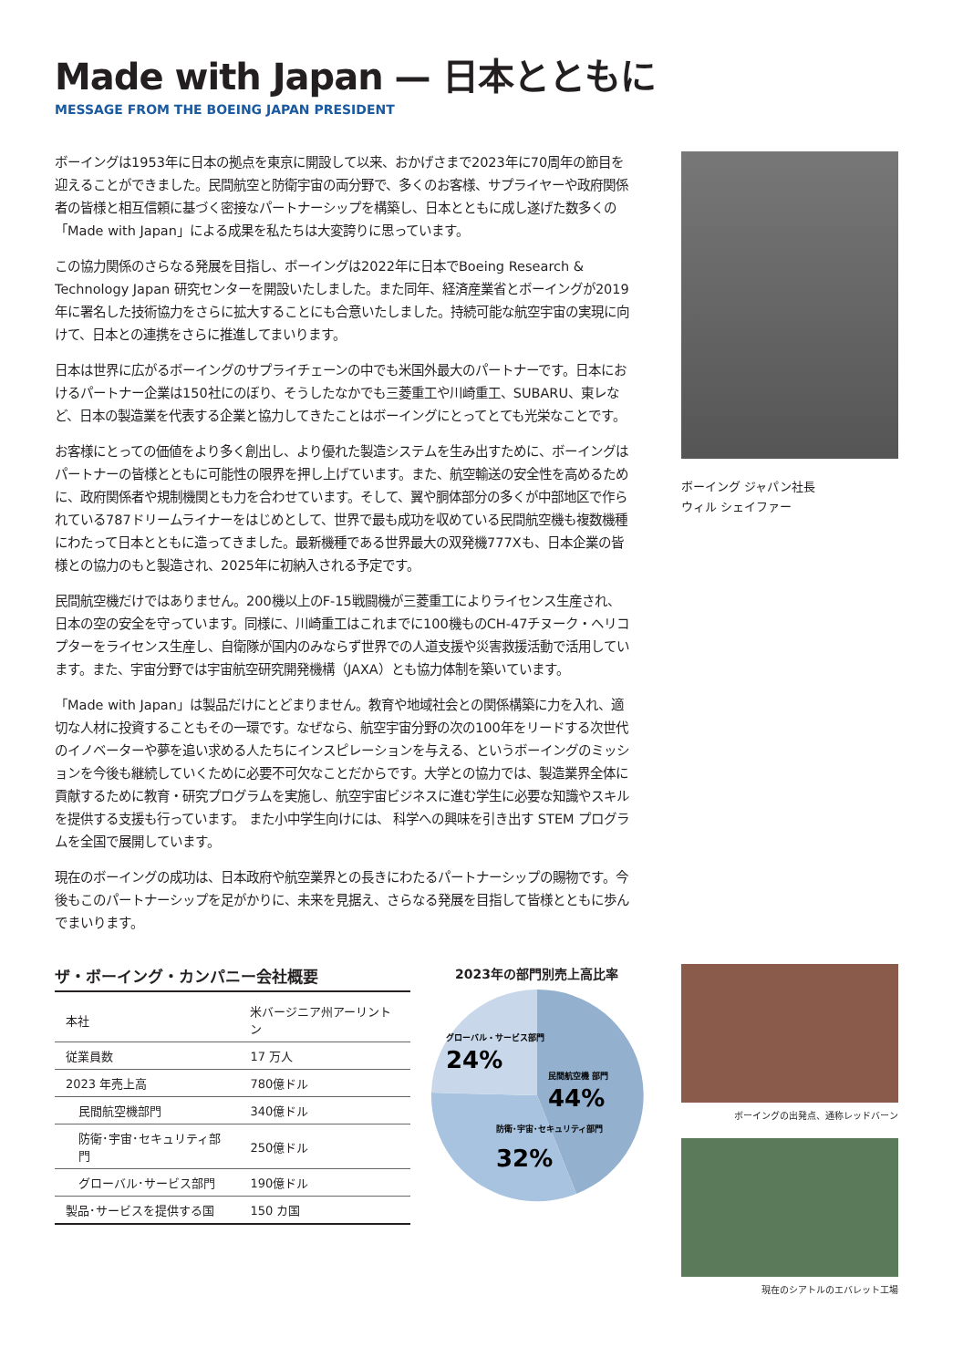Made with Japan — 日本とともに
MESSAGE FROM THE BOEING JAPAN PRESIDENT
ボーイングは1953年に日本の拠点を東京に開設して以来、おかげさまで2023年に70周年の節目を迎えることができました。民間航空と防衛宇宙の両分野で、多くのお客様、サプライヤーや政府関係者の皆様と相互信頼に基づく密接なパートナーシップを構築し、日本とともに成し遂げた数多くの「Made with Japan」による成果を私たちは大変誇りに思っています。
この協力関係のさらなる発展を目指し、ボーイングは2022年に日本でBoeing Research & Technology Japan 研究センターを開設いたしました。また同年、経済産業省とボーイングが2019年に署名した技術協力をさらに拡大することにも合意いたしました。持続可能な航空宇宙の実現に向けて、日本との連携をさらに推進してまいります。
日本は世界に広がるボーイングのサプライチェーンの中でも米国外最大のパートナーです。日本におけるパートナー企業は150社にのぼり、そうしたなかでも三菱重工や川崎重工、SUBARU、東レなど、日本の製造業を代表する企業と協力してきたことはボーイングにとってとても光栄なことです。
お客様にとっての価値をより多く創出し、より優れた製造システムを生み出すために、ボーイングはパートナーの皆様とともに可能性の限界を押し上げています。また、航空輸送の安全性を高めるために、政府関係者や規制機関とも力を合わせています。そして、翼や胴体部分の多くが中部地区で作られている787ドリームライナーをはじめとして、世界で最も成功を収めている民間航空機も複数機種にわたって日本とともに造ってきました。最新機種である世界最大の双発機777Xも、日本企業の皆様との協力のもと製造され、2025年に初納入される予定です。
民間航空機だけではありません。200機以上のF-15戦闘機が三菱重工によりライセンス生産され、日本の空の安全を守っています。同様に、川崎重工はこれまでに100機ものCH-47チヌーク・ヘリコプターをライセンス生産し、自衛隊が国内のみならず世界での人道支援や災害救援活動で活用しています。また、宇宙分野では宇宙航空研究開発機構（JAXA）とも協力体制を築いています。
「Made with Japan」は製品だけにとどまりません。教育や地域社会との関係構築に力を入れ、適切な人材に投資することもその一環です。なぜなら、航空宇宙分野の次の100年をリードする次世代のイノベーターや夢を追い求める人たちにインスピレーションを与える、というボーイングのミッションを今後も継続していくために必要不可欠なことだからです。大学との協力では、製造業界全体に貢献するために教育・研究プログラムを実施し、航空宇宙ビジネスに進む学生に必要な知識やスキルを提供する支援も行っています。 また小中学生向けには、 科学への興味を引き出す STEM プログラムを全国で展開しています。
現在のボーイングの成功は、日本政府や航空業界との長きにわたるパートナーシップの賜物です。今後もこのパートナーシップを足がかりに、未来を見据え、さらなる発展を目指して皆様とともに歩んでまいります。
ボーイング ジャパン社長
ウィル シェイファー
ザ・ボーイング・カンパニー会社概要
| 本社 | 米バージニア州アーリントン |
| 従業員数 | 17 万人 |
| 2023 年売上高 | 780億ドル |
| 民間航空機部門 | 340億ドル |
| 防衛･宇宙･セキュリティ部門 | 250億ドル |
| グローバル･サービス部門 | 190億ドル |
| 製品･サービスを提供する国 | 150 カ国 |
2023年の部門別売上高比率
民間航空機 部門
44%
グローバル・サービス部門
24%
防衛･宇宙･セキュリティ部門
32%
ボーイングの出発点、通称レッドバーン
現在のシアトルのエバレット工場